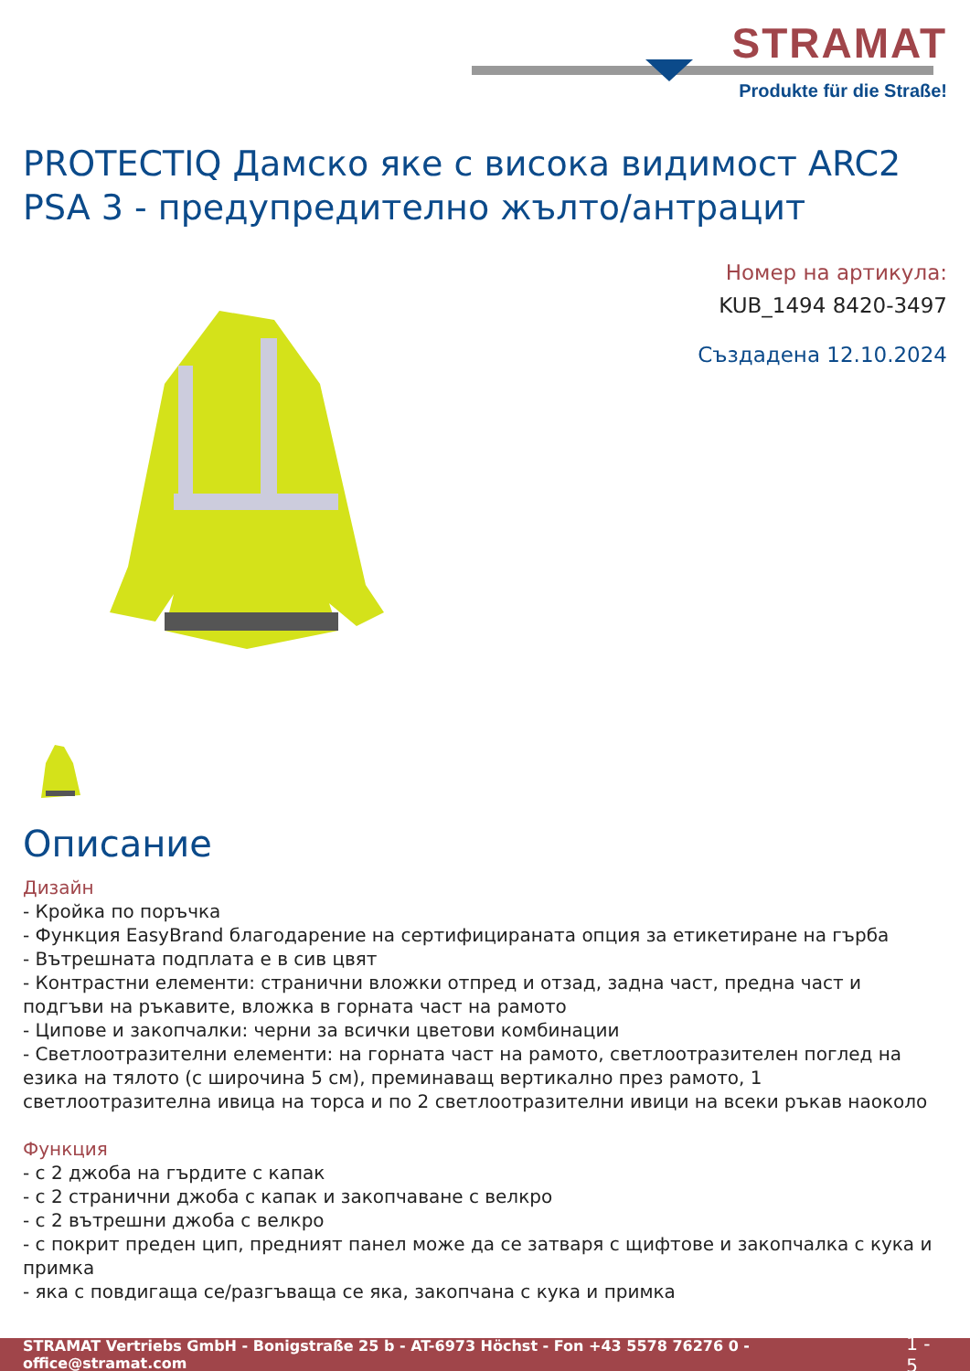STRAMAT
Produkte für die Straße!
PROTECTIQ Дамско яке с висока видимост ARC2 PSA 3 - предупредително жълто/антрацит
Номер на артикула:
KUB_1494 8420-3497
Създадена 12.10.2024
Описание
Дизайн
- Кройка по поръчка
- Функция EasyBrand благодарение на сертифицираната опция за етикетиране на гърба
- Вътрешната подплата е в сив цвят
- Контрастни елементи: странични вложки отпред и отзад, задна част, предна част и подгъви на ръкавите, вложка в горната част на рамото
- Ципове и закопчалки: черни за всички цветови комбинации
- Светлоотразителни елементи: на горната част на рамото, светлоотразителен поглед на езика на тялото (с широчина 5 см), преминаващ вертикално през рамото, 1 светлоотразителна ивица на торса и по 2 светлоотразителни ивици на всеки ръкав наоколо
Функция
- с 2 джоба на гърдите с капак
- с 2 странични джоба с капак и закопчаване с велкро
- с 2 вътрешни джоба с велкро
- с покрит преден цип, предният панел може да се затваря с щифтове и закопчалка с кука и примка
- яка с повдигаща се/разгъваща се яка, закопчана с кука и примка
STRAMAT Vertriebs GmbH - Bonigstraße 25 b - AT-6973 Höchst - Fon +43 5578 76276 0 - office@stramat.com 1 - 5